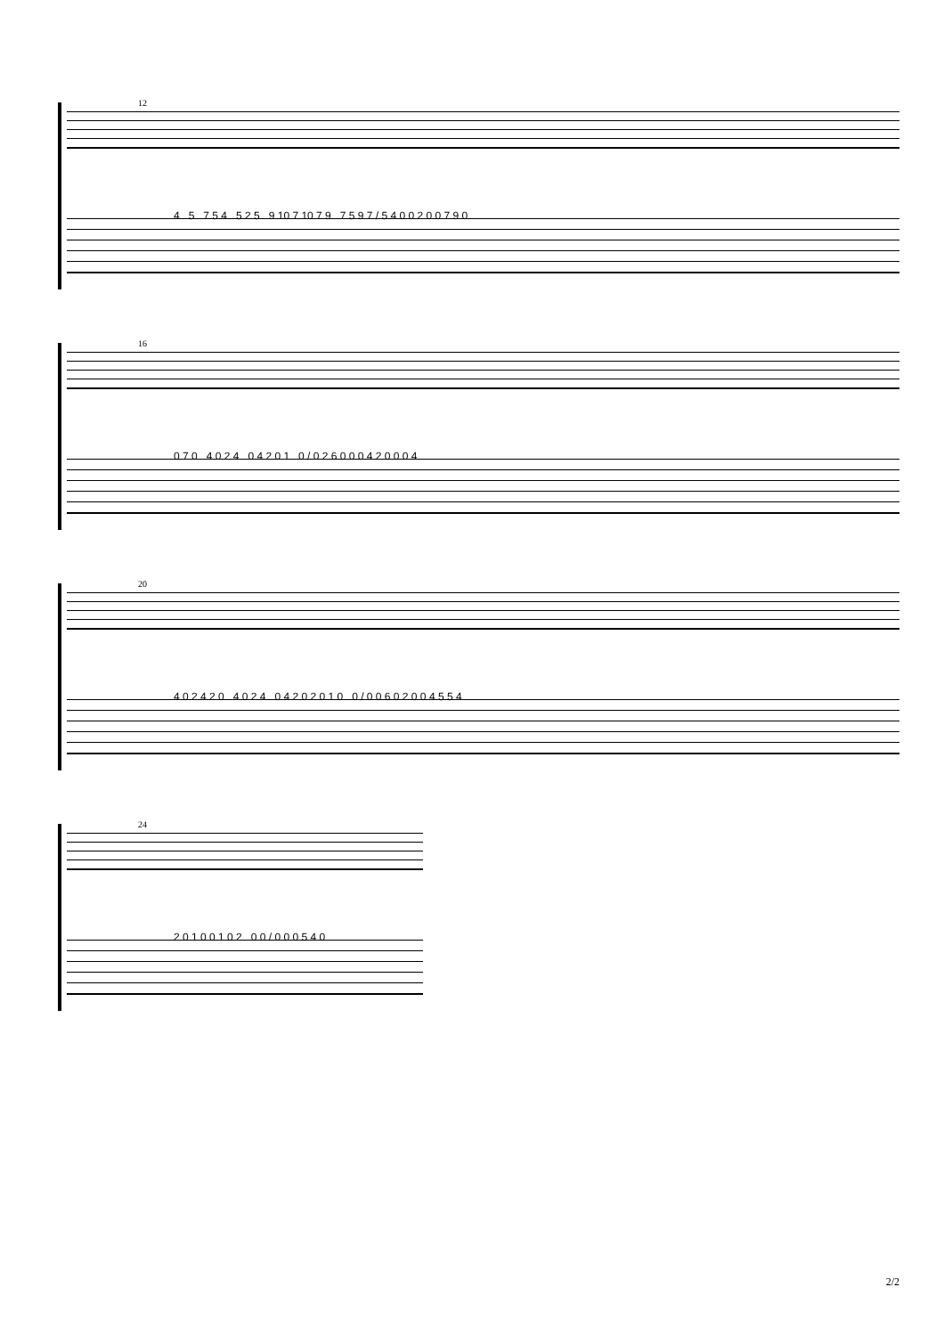12
4 5 7 5 4 5 2 5 9 10 7 10 7 9 7 5 9 7 / 5 4 0 0 2 0 0 7 9 0
16
0 7 0 4 0 2 4 0 4 2 0 1 0 / 0 2 6 0 0 0 4 2 0 0 0 4
20
4 0 2 4 2 0 4 0 2 4 0 4 2 0 2 0 1 0 0 / 0 0 6 0 2 0 0 4 5 5 4
24
2 0 1 0 0 1 0 2 0 0 / 0 0 0 5 4 0
2/2